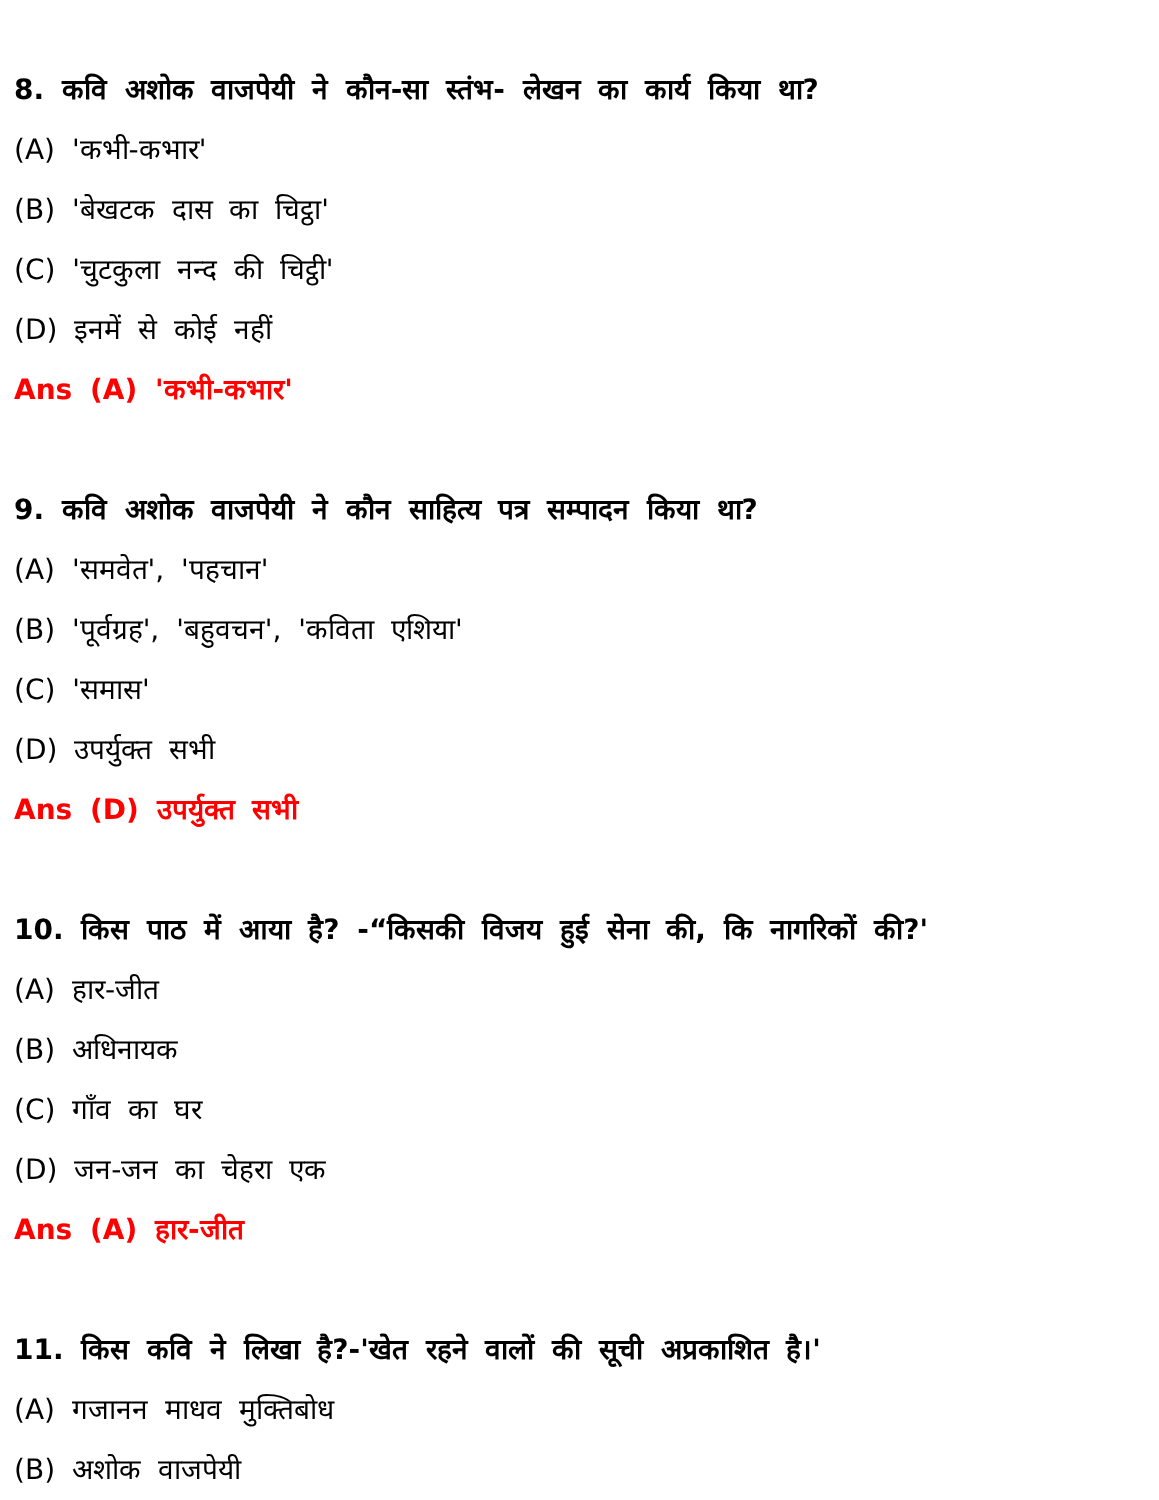8. कवि अशोक वाजपेयी ने कौन-सा स्तंभ- लेखन का कार्य किया था?
(A) 'कभी-कभार'
(B) 'बेखटक दास का चिट्ठा'
(C) 'चुटकुला नन्द की चिट्ठी'
(D) इनमें से कोई नहीं
Ans (A) 'कभी-कभार'
9. कवि अशोक वाजपेयी ने कौन साहित्य पत्र सम्पादन किया था?
(A) 'समवेत', 'पहचान'
(B) 'पूर्वग्रह', 'बहुवचन', 'कविता एशिया'
(C) 'समास'
(D) उपर्युक्त सभी
Ans (D) उपर्युक्त सभी
10. किस पाठ में आया है? -“किसकी विजय हुई सेना की, कि नागरिकों की?'
(A) हार-जीत
(B) अधिनायक
(C) गाँव का घर
(D) जन-जन का चेहरा एक
Ans (A) हार-जीत
11. किस कवि ने लिखा है?-'खेत रहने वालों की सूची अप्रकाशित है।'
(A) गजानन माधव मुक्तिबोध
(B) अशोक वाजपेयी